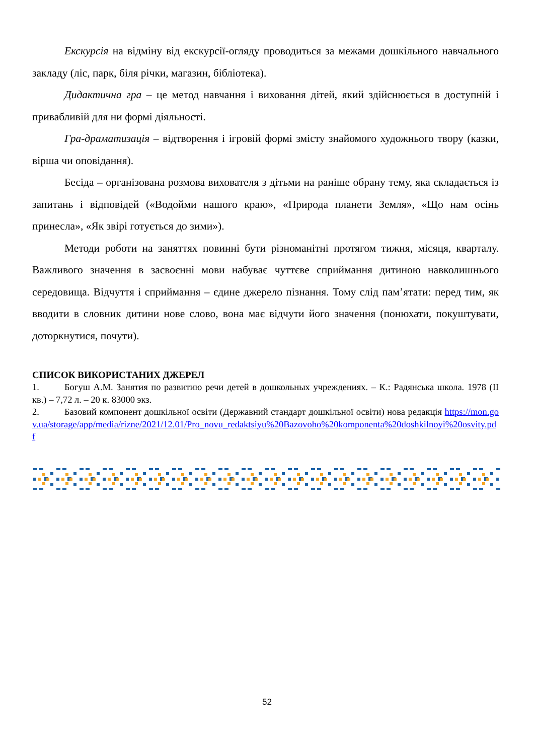Екскурсія на відміну від екскурсії-огляду проводиться за межами дошкільного навчального закладу (ліс, парк, біля річки, магазин, бібліотека).
Дидактична гра – це метод навчання і виховання дітей, який здійснюється в доступній і привабливій для ни формі діяльності.
Гра-драматизація – відтворення і ігровій формі змісту знайомого художнього твору (казки, вірша чи оповідання).
Бесіда – організована розмова вихователя з дітьми на раніше обрану тему, яка складається із запитань і відповідей («Водойми нашого краю», «Природа планети Земля», «Що нам осінь принесла», «Як звірі готується до зими»).
Методи роботи на заняттях повинні бути різноманітні протягом тижня, місяця, кварталу. Важливого значення в засвоєнні мови набуває чуттєве сприймання дитиною навколишнього середовища. Відчуття і сприймання – єдине джерело пізнання. Тому слід пам’ятати: перед тим, як вводити в словник дитини нове слово, вона має відчути його значення (понюхати, покуштувати, доторкнутися, почути).
СПИСОК ВИКОРИСТАНИХ ДЖЕРЕЛ
1. Богуш А.М. Занятия по развитию речи детей в дошкольных учреждениях. – К.: Радянська школа. 1978 (II кв.) – 7,72 л. – 20 к. 83000 экз.
2. Базовий компонент дошкільної освіти (Державний стандарт дошкільної освіти) нова редакція https://mon.gov.ua/storage/app/media/rizne/2021/12.01/Pro_novu_redaktsiyu%20Bazovoho%20komponenta%20doshkilnoyi%20osvity.pdf
52